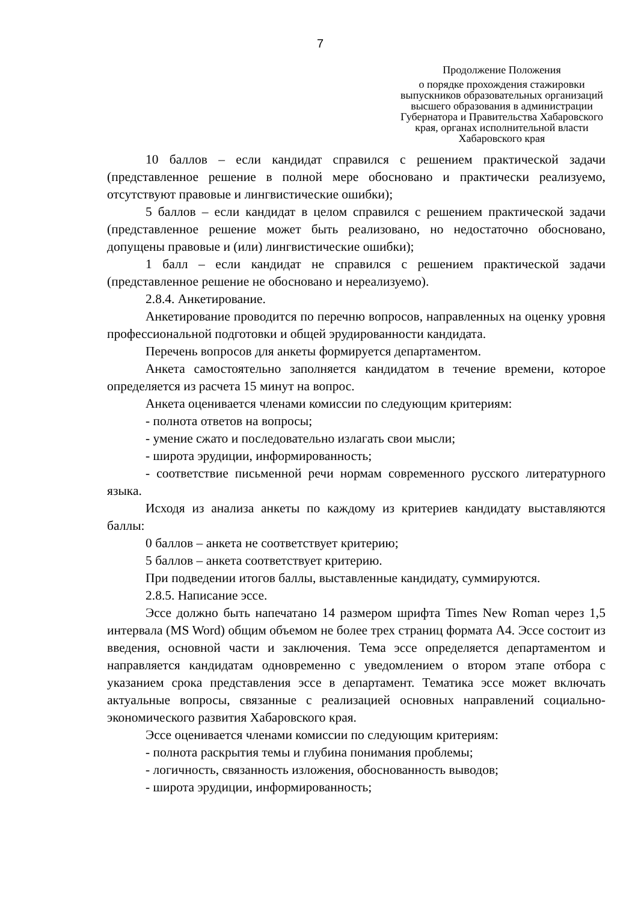7
Продолжение Положения
о порядке прохождения стажировки выпускников образовательных организаций высшего образования в администрации Губернатора и Правительства Хабаровского края, органах исполнительной власти Хабаровского края
10 баллов – если кандидат справился с решением практической задачи (представленное решение в полной мере обосновано и практически реализуемо, отсутствуют правовые и лингвистические ошибки);
5 баллов – если кандидат в целом справился с решением практической задачи (представленное решение может быть реализовано, но недостаточно обосновано, допущены правовые и (или) лингвистические ошибки);
1 балл – если кандидат не справился с решением практической задачи (представленное решение не обосновано и нереализуемо).
2.8.4. Анкетирование.
Анкетирование проводится по перечню вопросов, направленных на оценку уровня профессиональной подготовки и общей эрудированности кандидата.
Перечень вопросов для анкеты формируется департаментом.
Анкета самостоятельно заполняется кандидатом в течение времени, которое определяется из расчета 15 минут на вопрос.
Анкета оценивается членами комиссии по следующим критериям:
- полнота ответов на вопросы;
- умение сжато и последовательно излагать свои мысли;
- широта эрудиции, информированность;
- соответствие письменной речи нормам современного русского литературного языка.
Исходя из анализа анкеты по каждому из критериев кандидату выставляются баллы:
0 баллов – анкета не соответствует критерию;
5 баллов – анкета соответствует критерию.
При подведении итогов баллы, выставленные кандидату, суммируются.
2.8.5. Написание эссе.
Эссе должно быть напечатано 14 размером шрифта Times New Roman через 1,5 интервала (MS Word) общим объемом не более трех страниц формата А4. Эссе состоит из введения, основной части и заключения. Тема эссе определяется департаментом и направляется кандидатам одновременно с уведомлением о втором этапе отбора с указанием срока представления эссе в департамент. Тематика эссе может включать актуальные вопросы, связанные с реализацией основных направлений социально-экономического развития Хабаровского края.
Эссе оценивается членами комиссии по следующим критериям:
- полнота раскрытия темы и глубина понимания проблемы;
- логичность, связанность изложения, обоснованность выводов;
- широта эрудиции, информированность;